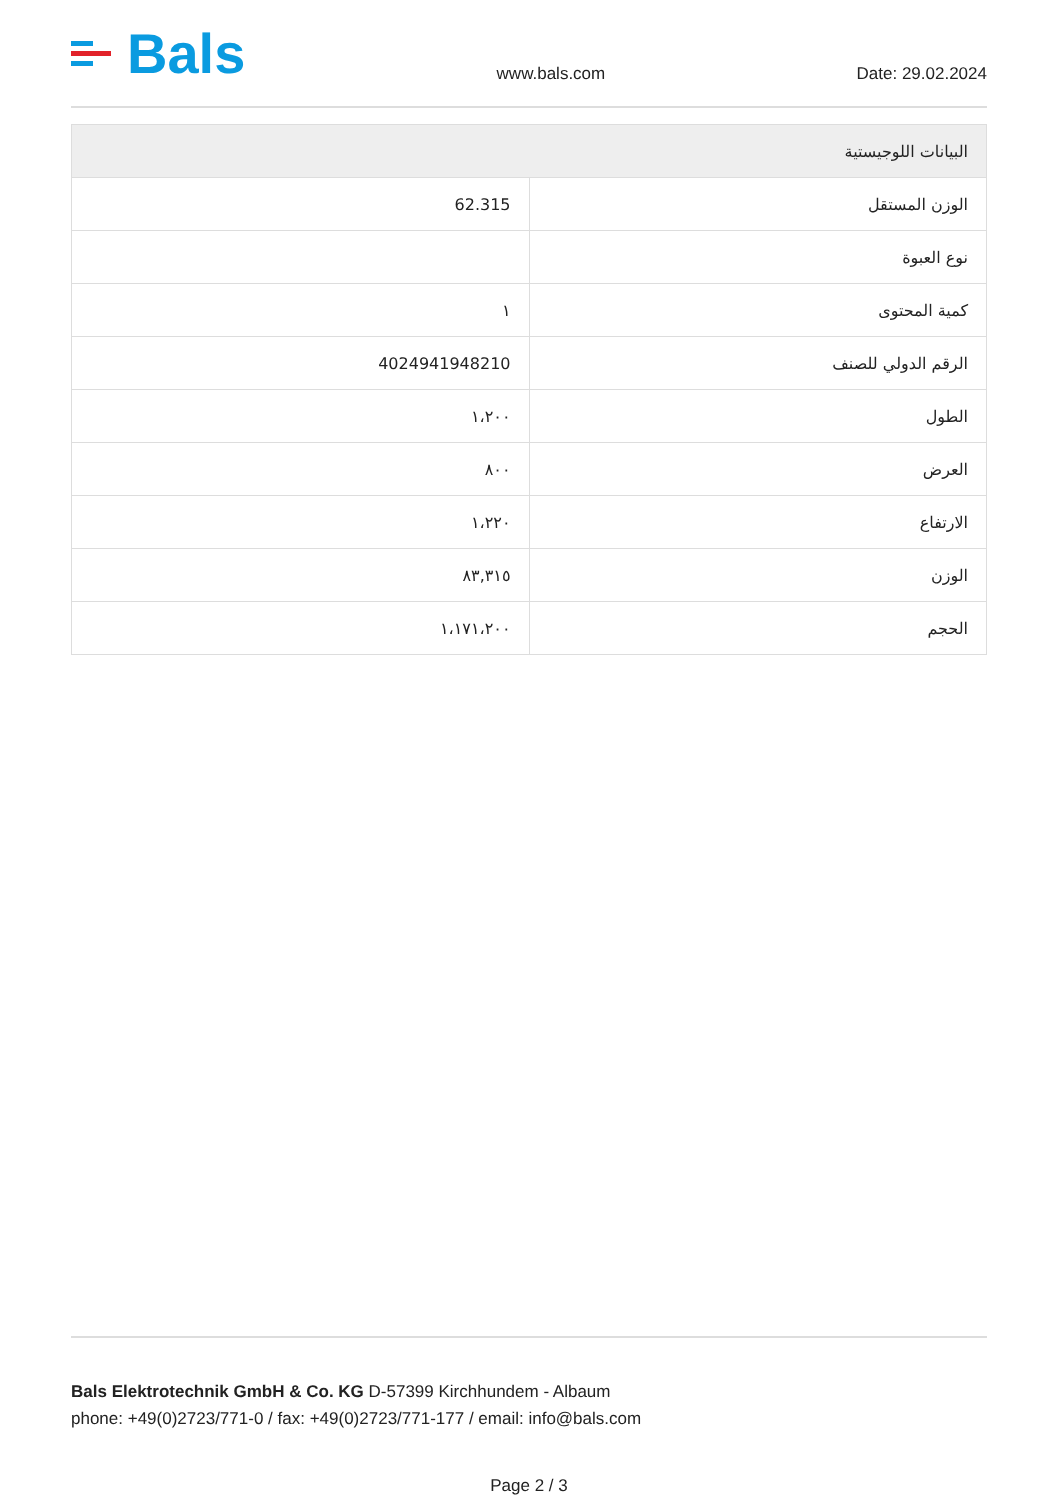Bals
www.bals.com
Date: 29.02.2024
| البيانات اللوجيستية | |
| --- | --- |
| الوزن المستقل | 62.315 |
| نوع العبوة | |
| كمية المحتوى | ١ |
| الرقم الدولي للصنف | 4024941948210 |
| الطول | ١،٢٠٠ |
| العرض | ٨٠٠ |
| الارتفاع | ١،٢٢٠ |
| الوزن | ٨٣,٣١٥ |
| الحجم | ١،١٧١،٢٠٠ |
Bals Elektrotechnik GmbH & Co. KG D-57399 Kirchhundem - Albaum
phone: +49(0)2723/771-0 / fax: +49(0)2723/771-177 / email: info@bals.com
Page 2 / 3